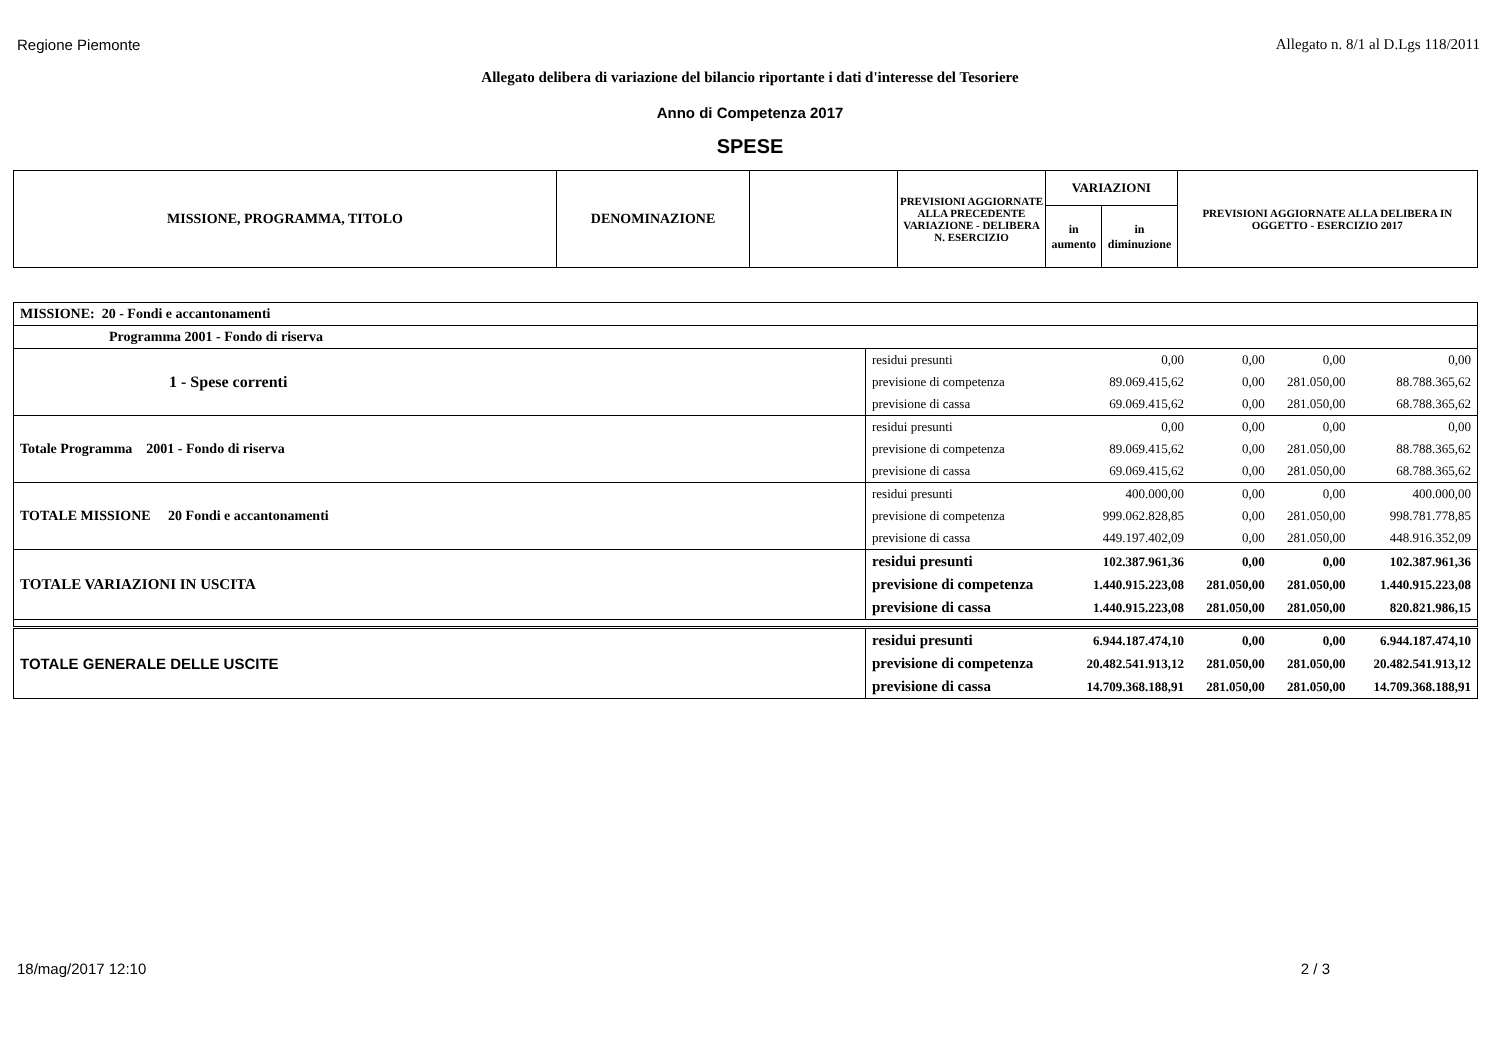Regione Piemonte Allegato n. 8/1 al D.Lgs 118/2011
Allegato delibera di variazione del bilancio riportante i dati d'interesse del Tesoriere
Anno di Competenza 2017
SPESE
| MISSIONE, PROGRAMMA, TITOLO | DENOMINAZIONE | | PREVISIONI AGGIORNATE ALLA PRECEDENTE VARIAZIONE - DELIBERA N. ESERCIZIO | VARIAZIONI | | PREVISIONI AGGIORNATE ALLA DELIBERA IN OGGETTO - ESERCIZIO 2017 |
| | | | | in aumento | in diminuzione | |
| MISSIONE: 20 - Fondi e accantonamenti | | | | | |
| Programma 2001 - Fondo di riserva | | | | | |
| 1 - Spese correnti | residui presunti | 0,00 | 0,00 | 0,00 | 0,00 |
| | previsione di competenza | 89.069.415,62 | 0,00 | 281.050,00 | 88.788.365,62 |
| | previsione di cassa | 69.069.415,62 | 0,00 | 281.050,00 | 68.788.365,62 |
| Totale Programma 2001 - Fondo di riserva | residui presunti | 0,00 | 0,00 | 0,00 | 0,00 |
| | previsione di competenza | 89.069.415,62 | 0,00 | 281.050,00 | 88.788.365,62 |
| | previsione di cassa | 69.069.415,62 | 0,00 | 281.050,00 | 68.788.365,62 |
| TOTALE MISSIONE 20 Fondi e accantonamenti | residui presunti | 400.000,00 | 0,00 | 0,00 | 400.000,00 |
| | previsione di competenza | 999.062.828,85 | 0,00 | 281.050,00 | 998.781.778,85 |
| | previsione di cassa | 449.197.402,09 | 0,00 | 281.050,00 | 448.916.352,09 |
| TOTALE VARIAZIONI IN USCITA | residui presunti | 102.387.961,36 | 0,00 | 0,00 | 102.387.961,36 |
| | previsione di competenza | 1.440.915.223,08 | 281.050,00 | 281.050,00 | 1.440.915.223,08 |
| | previsione di cassa | 1.440.915.223,08 | 281.050,00 | 281.050,00 | 820.821.986,15 |
| TOTALE GENERALE DELLE USCITE | residui presunti | 6.944.187.474,10 | 0,00 | 0,00 | 6.944.187.474,10 |
| | previsione di competenza | 20.482.541.913,12 | 281.050,00 | 281.050,00 | 20.482.541.913,12 |
| | previsione di cassa | 14.709.368.188,91 | 281.050,00 | 281.050,00 | 14.709.368.188,91 |
18/mag/2017 12:10 2 / 3